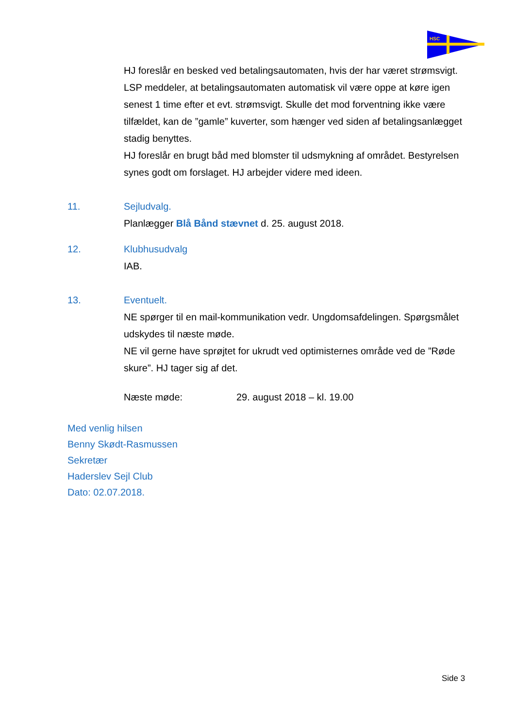HSC
HJ foreslår en besked ved betalingsautomaten, hvis der har været strømsvigt. LSP meddeler, at betalingsautomaten automatisk vil være oppe at køre igen senest 1 time efter et evt. strømsvigt. Skulle det mod forventning ikke være tilfældet, kan de ”gamle” kuverter, som hænger ved siden af betalingsanlægget stadig benyttes.
HJ foreslår en brugt båd med blomster til udsmykning af området. Bestyrelsen synes godt om forslaget. HJ arbejder videre med ideen.
11. Sejludvalg.
Planlægger Blå Bånd stævnet d. 25. august 2018.
12. Klubhusudvalg
IAB.
13. Eventuelt.
NE spørger til en mail-kommunikation vedr. Ungdomsafdelingen. Spørgsmålet udskydes til næste møde.
NE vil gerne have sprøjtet for ukrudt ved optimisternes område ved de ”Røde skure”. HJ tager sig af det.
Næste møde: 29. august 2018 – kl. 19.00
Med venlig hilsen
Benny Skødt-Rasmussen
Sekretær
Haderslev Sejl Club
Dato: 02.07.2018.
Side 3